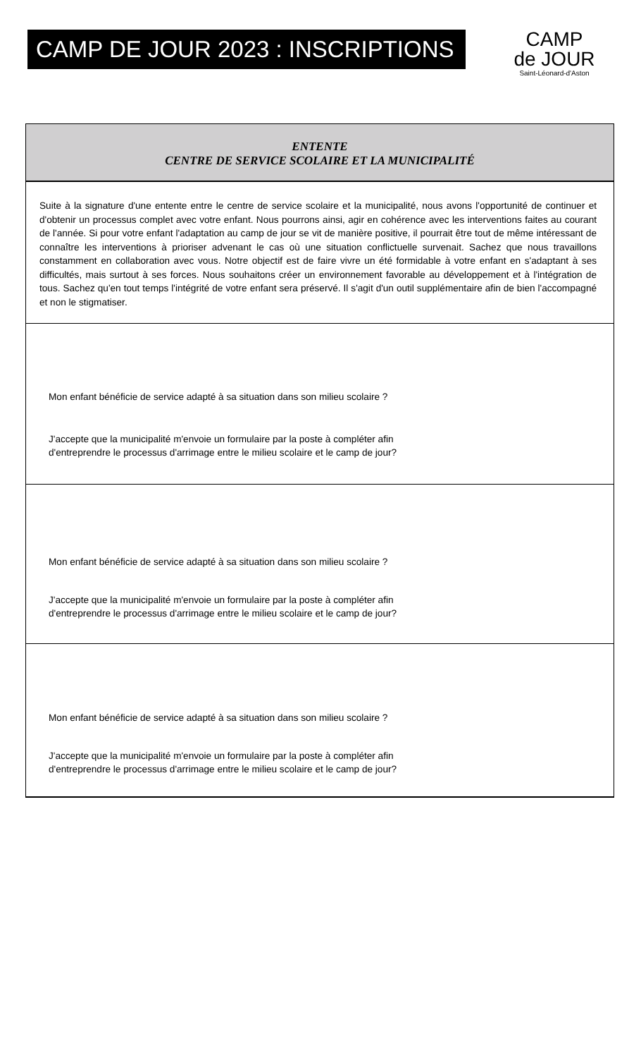CAMP DE JOUR 2023 : INSCRIPTIONS
CAMP
de JOUR
Saint-Léonard-d'Aston
ENTENTE
CENTRE DE SERVICE SCOLAIRE ET LA MUNICIPALITÉ
Suite à la signature d'une entente entre le centre de service scolaire et la municipalité, nous avons l'opportunité de continuer et d'obtenir un processus complet avec votre enfant. Nous pourrons ainsi, agir en cohérence avec les interventions faites au courant de l'année. Si pour votre enfant l'adaptation au camp de jour se vit de manière positive, il pourrait être tout de même intéressant de connaître les interventions à prioriser advenant le cas où une situation conflictuelle survenait. Sachez que nous travaillons constamment en collaboration avec vous. Notre objectif est de faire vivre un été formidable à votre enfant en s'adaptant à ses difficultés, mais surtout à ses forces. Nous souhaitons créer un environnement favorable au développement et à l'intégration de tous. Sachez qu'en tout temps l'intégrité de votre enfant sera préservé. Il s'agit d'un outil supplémentaire afin de bien l'accompagné et non le stigmatiser.
Mon enfant bénéficie de service adapté à sa situation dans son milieu scolaire ?
J'accepte que la municipalité m'envoie un formulaire par la poste à compléter afin
d'entreprendre le processus d'arrimage entre le milieu scolaire et le camp de jour?
Mon enfant bénéficie de service adapté à sa situation dans son milieu scolaire ?
J'accepte que la municipalité m'envoie un formulaire par la poste à compléter afin
d'entreprendre le processus d'arrimage entre le milieu scolaire et le camp de jour?
Mon enfant bénéficie de service adapté à sa situation dans son milieu scolaire ?
J'accepte que la municipalité m'envoie un formulaire par la poste à compléter afin
d'entreprendre le processus d'arrimage entre le milieu scolaire et le camp de jour?